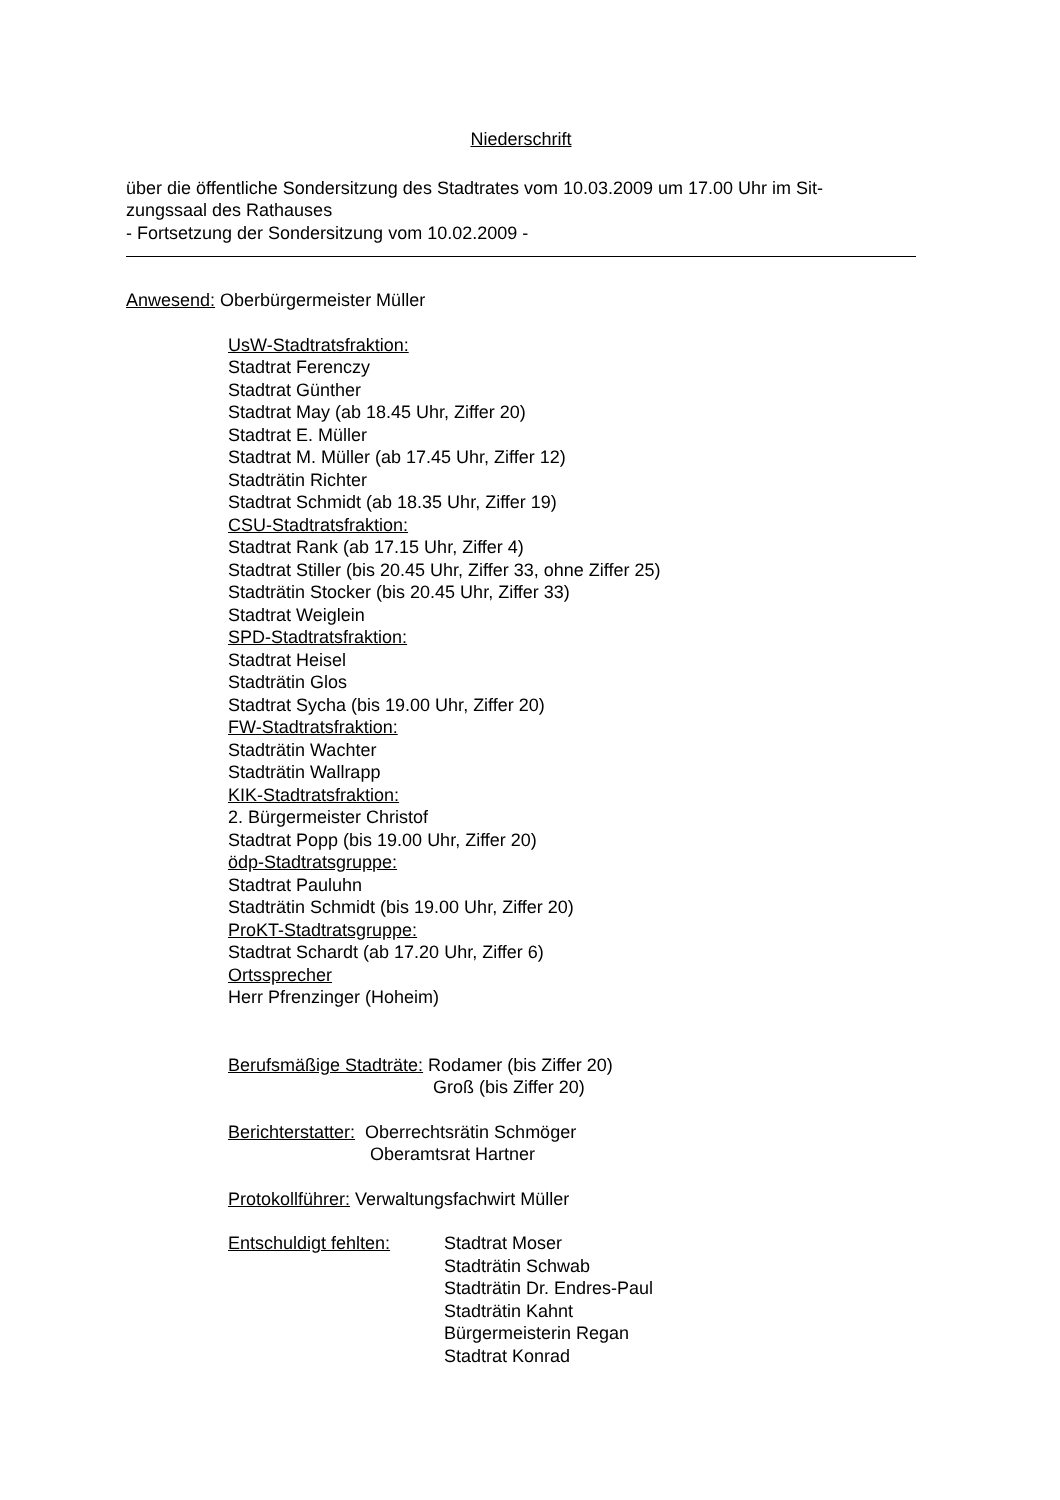Niederschrift
über die öffentliche Sondersitzung des Stadtrates vom 10.03.2009 um 17.00 Uhr im Sit-
zungssaal des Rathauses
- Fortsetzung der Sondersitzung vom 10.02.2009 -
Anwesend: Oberbürgermeister Müller
UsW-Stadtratsfraktion:
Stadtrat Ferenczy
Stadtrat Günther
Stadtrat May (ab 18.45 Uhr, Ziffer 20)
Stadtrat E. Müller
Stadtrat M. Müller (ab 17.45 Uhr, Ziffer 12)
Stadträtin Richter
Stadtrat Schmidt (ab 18.35 Uhr, Ziffer 19)
CSU-Stadtratsfraktion:
Stadtrat Rank (ab 17.15 Uhr, Ziffer 4)
Stadtrat Stiller (bis 20.45 Uhr, Ziffer 33, ohne Ziffer 25)
Stadträtin Stocker (bis 20.45 Uhr, Ziffer 33)
Stadtrat Weiglein
SPD-Stadtratsfraktion:
Stadtrat Heisel
Stadträtin Glos
Stadtrat Sycha (bis 19.00 Uhr, Ziffer 20)
FW-Stadtratsfraktion:
Stadträtin Wachter
Stadträtin Wallrapp
KIK-Stadtratsfraktion:
2. Bürgermeister Christof
Stadtrat Popp (bis 19.00 Uhr, Ziffer 20)
ödp-Stadtratsgruppe:
Stadtrat Pauluhn
Stadträtin Schmidt (bis 19.00 Uhr, Ziffer 20)
ProKT-Stadtratsgruppe:
Stadtrat Schardt (ab 17.20 Uhr, Ziffer 6)
Ortssprecher
Herr Pfrenzinger (Hoheim)
Berufsmäßige Stadträte: Rodamer (bis Ziffer 20)
Groß (bis Ziffer 20)
Berichterstatter: Oberrechtsrätin Schmöger
Oberamtsrat Hartner
Protokollführer: Verwaltungsfachwirt Müller
Entschuldigt fehlten: Stadtrat Moser
Stadträtin Schwab
Stadträtin Dr. Endres-Paul
Stadträtin Kahnt
Bürgermeisterin Regan
Stadtrat Konrad